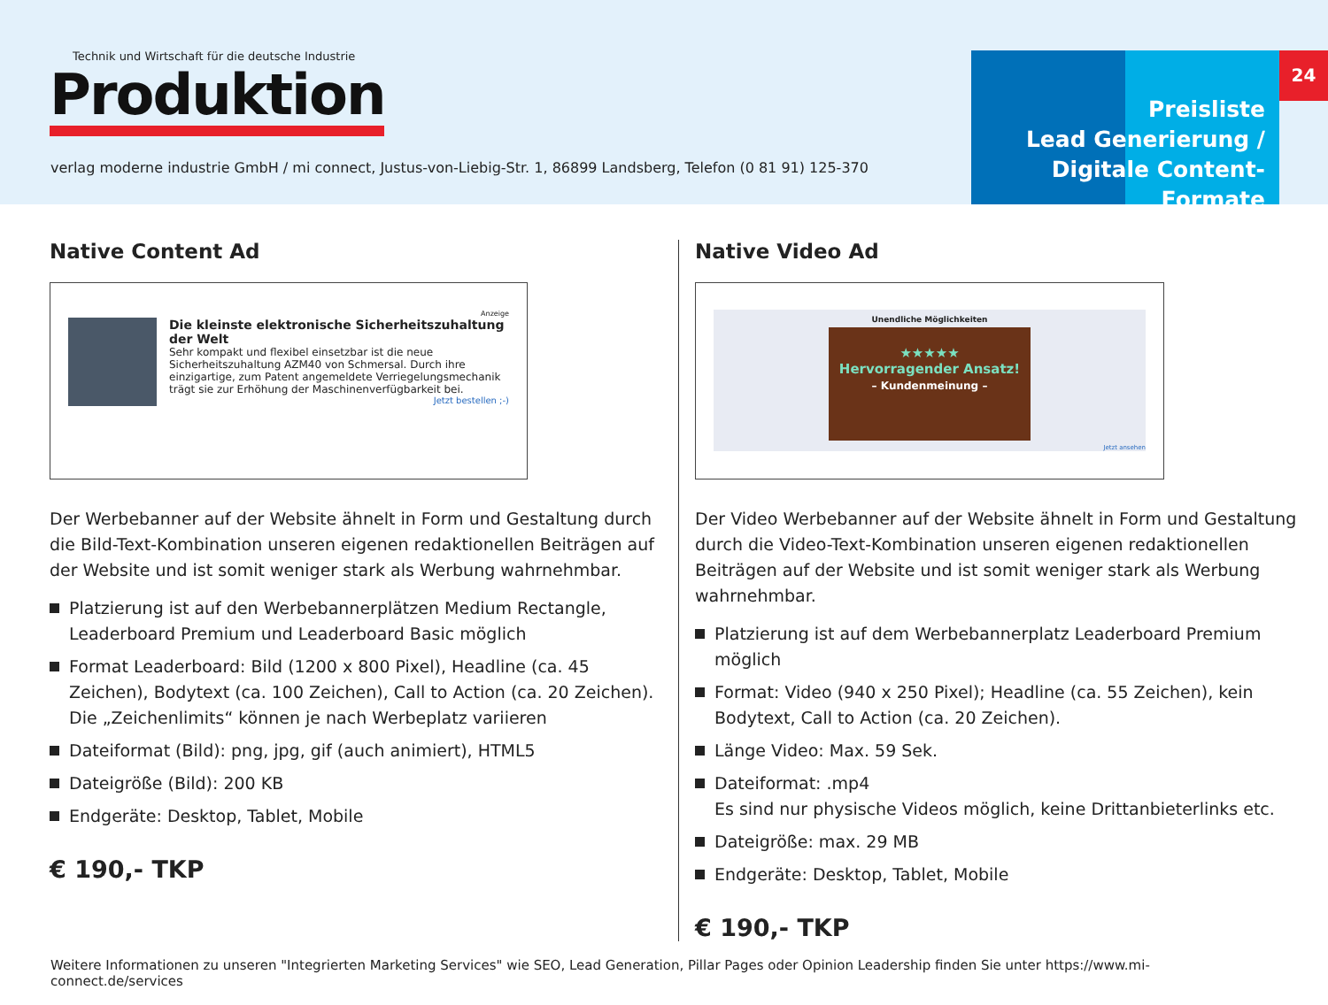Technik und Wirtschaft für die deutsche Industrie
Produktion
verlag moderne industrie GmbH / mi connect, Justus-von-Liebig-Str. 1, 86899 Landsberg, Telefon (0 81 91) 125-370
Preisliste
Lead Generierung /
Digitale Content-Formate
24
Native Content Ad
Anzeige
Die kleinste elektronische Sicherheitszuhaltung der Welt
Sehr kompakt und flexibel einsetzbar ist die neue Sicherheitszuhaltung AZM40 von Schmersal. Durch ihre einzigartige, zum Patent angemeldete Verriegelungsmechanik trägt sie zur Erhöhung der Maschinenverfügbarkeit bei.
Jetzt bestellen ;-)
Der Werbebanner auf der Website ähnelt in Form und Gestaltung durch die Bild-Text-Kombination unseren eigenen redaktionellen Beiträgen auf der Website und ist somit weniger stark als Werbung wahrnehmbar.
Platzierung ist auf den Werbebannerplätzen Medium Rectangle, Leaderboard Premium und Leaderboard Basic möglich
Format Leaderboard: Bild (1200 x 800 Pixel), Headline (ca. 45 Zeichen), Bodytext (ca. 100 Zeichen), Call to Action (ca. 20 Zeichen).
Die „Zeichenlimits“ können je nach Werbeplatz variieren
Dateiformat (Bild): png, jpg, gif (auch animiert), HTML5
Dateigröße (Bild): 200 KB
Endgeräte: Desktop, Tablet, Mobile
€ 190,- TKP
Native Video Ad
Unendliche Möglichkeiten
★★★★★
Hervorragender Ansatz!
– Kundenmeinung –
Jetzt ansehen
Der Video Werbebanner auf der Website ähnelt in Form und Gestaltung durch die Video-Text-Kombination unseren eigenen redaktionellen Beiträgen auf der Website und ist somit weniger stark als Werbung wahrnehmbar.
Platzierung ist auf dem Werbebannerplatz Leaderboard Premium möglich
Format: Video (940 x 250 Pixel); Headline (ca. 55 Zeichen), kein Bodytext, Call to Action (ca. 20 Zeichen).
Länge Video: Max. 59 Sek.
Dateiformat: .mp4
Es sind nur physische Videos möglich, keine Drittanbieterlinks etc.
Dateigröße: max. 29 MB
Endgeräte: Desktop, Tablet, Mobile
€ 190,- TKP
Weitere Informationen zu unseren "Integrierten Marketing Services" wie SEO, Lead Generation, Pillar Pages oder Opinion Leadership finden Sie unter https://www.mi-connect.de/services